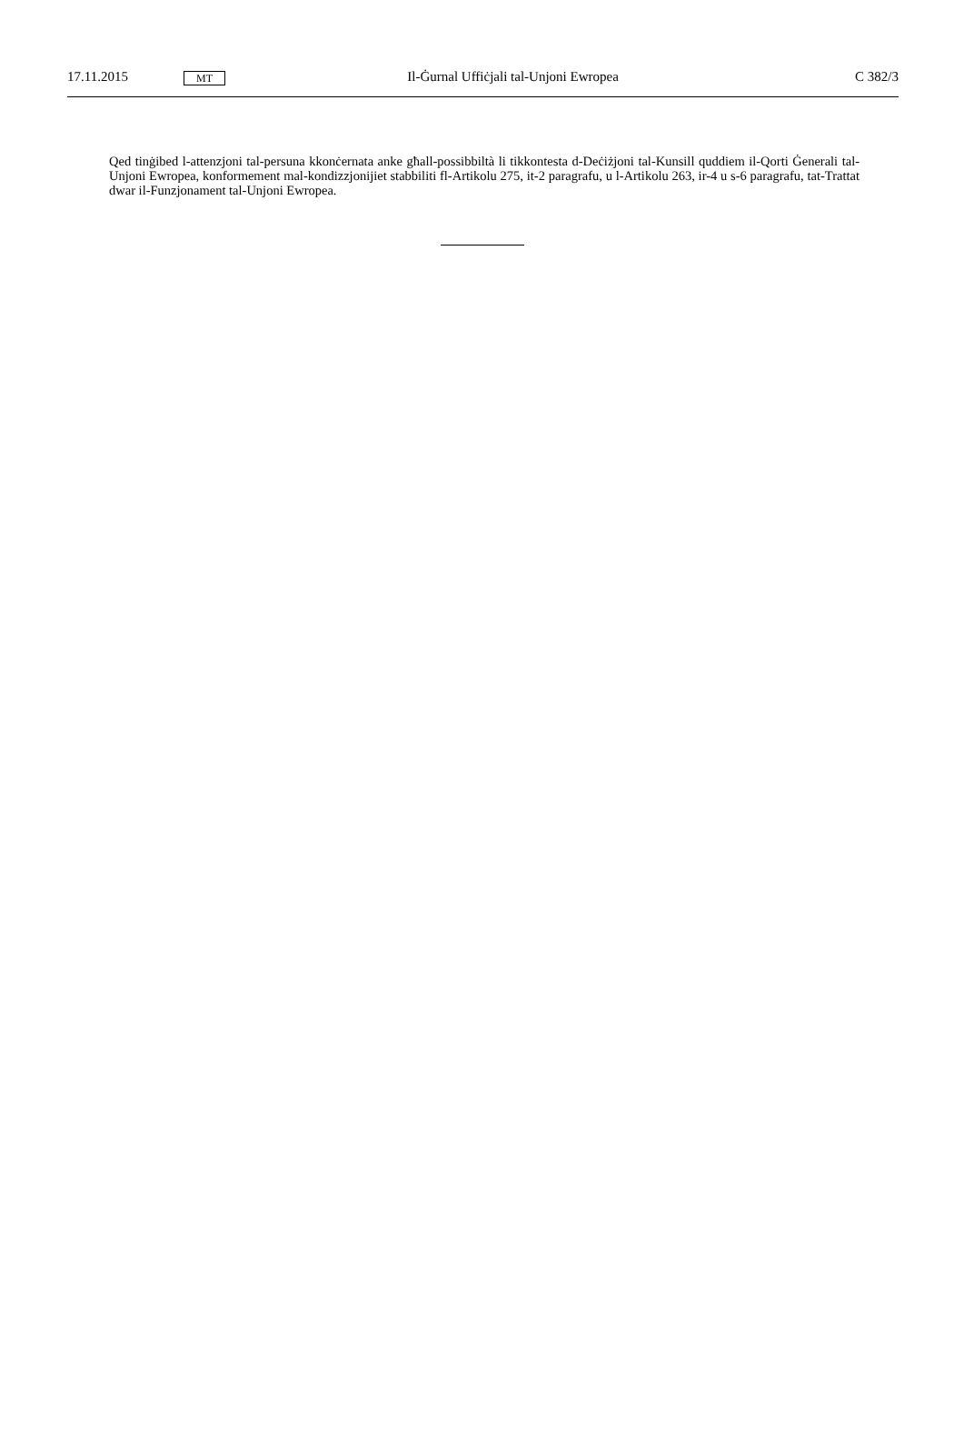17.11.2015 MT Il-Ġurnal Uffiċjali tal-Unjoni Ewropea C 382/3
Qed tinġibed l-attenzjoni tal-persuna kkonċernata anke għall-possibbiltà li tikkontesta d-Deċiżjoni tal-Kunsill quddiem il-Qorti Ġenerali tal-Unjoni Ewropea, konformement mal-kondizzjonijiet stabbiliti fl-Artikolu 275, it-2 paragrafu, u l-Artikolu 263, ir-4 u s-6 paragrafu, tat-Trattat dwar il-Funzjonament tal-Unjoni Ewropea.